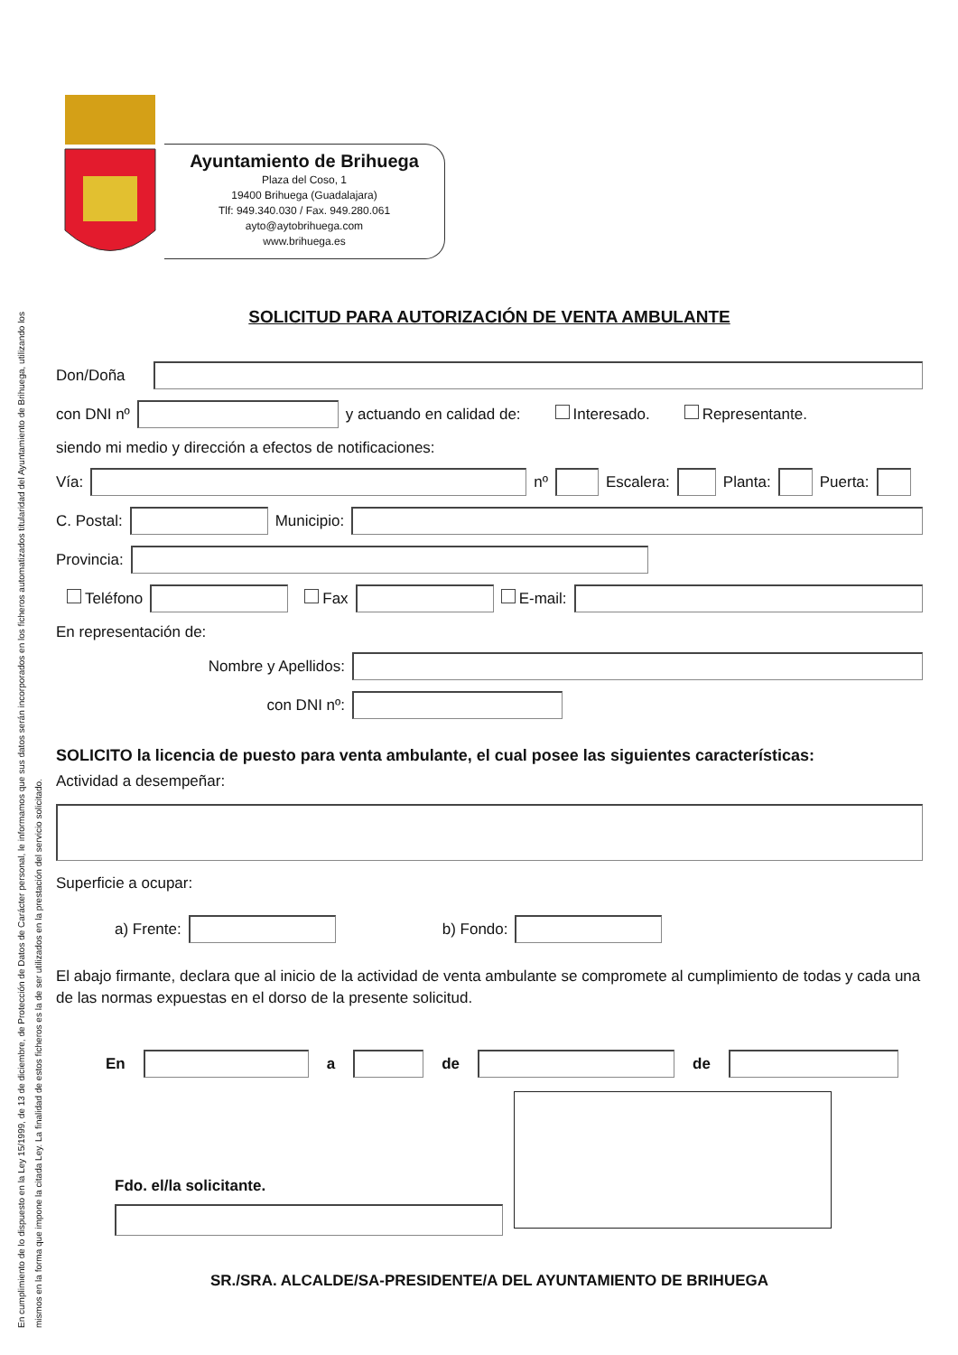En cumplimiento de lo dispuesto en la Ley 15/1999, de 13 de diciembre, de Protección de Datos de Carácter personal, le informamos que sus datos serán incorporados en los ficheros automatizados titularidad del Ayuntamiento de Brihuega, utilizando los
mismos en la forma que impone la citada Ley. La finalidad de estos ficheros es la de ser utilizados en la prestación del servicio solicitado.
Ayuntamiento de Brihuega
Plaza del Coso, 1
19400 Brihuega (Guadalajara)
Tlf: 949.340.030 / Fax. 949.280.061
ayto@aytobrihuega.com
www.brihuega.es
SOLICITUD PARA AUTORIZACIÓN DE VENTA AMBULANTE
Don/Doña
con DNI nº y actuando en calidad de: Interesado. Representante.
siendo mi medio y dirección a efectos de notificaciones:
Vía: nº Escalera: Planta: Puerta:
C. Postal: Municipio:
Provincia:
Teléfono Fax E-mail:
En representación de:
Nombre y Apellidos:
con DNI nº:
SOLICITO la licencia de puesto para venta ambulante, el cual posee las siguientes características:
Actividad a desempeñar:
Superficie a ocupar:
a) Frente: b) Fondo:
El abajo firmante, declara que al inicio de la actividad de venta ambulante se compromete al cumplimiento de todas y cada una de las normas expuestas en el dorso de la presente solicitud.
En a de de
Fdo. el/la solicitante.
SR./SRA. ALCALDE/SA-PRESIDENTE/A DEL AYUNTAMIENTO DE BRIHUEGA